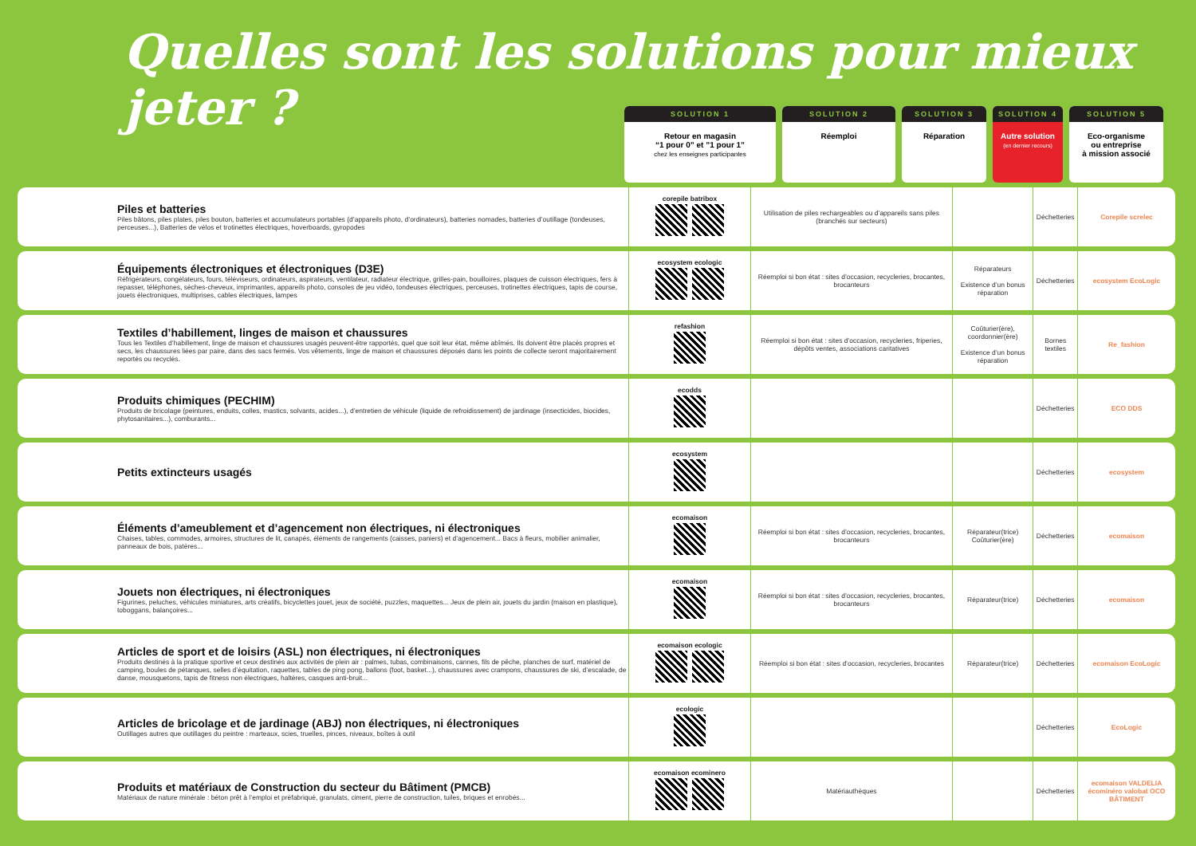Quelles sont les solutions pour mieux jeter ?
SOLUTION 1
Retour en magasin
“1 pour 0” et ”1 pour 1”
chez les enseignes participantes
SOLUTION 2
Réemploi
SOLUTION 3
Réparation
SOLUTION 4
Autre solution
(en dernier recours)
SOLUTION 5
Eco-organisme
ou entreprise
à mission associé
| Piles et batteries Piles bâtons, piles plates, piles bouton, batteries et accumulateurs portables (d’appareils photo, d’ordinateurs), batteries nomades, batteries d’outillage (tondeuses, perceuses...), Batteries de vélos et trotinettes électriques, hoverboards, gyropodes | corepile batribox | Utilisation de piles rechargeables ou d’appareils sans piles (branchés sur secteurs) | | Déchetteries | Corepile screlec |
| Équipements électroniques et électroniques (D3E) Réfrigérateurs, congélateurs, fours, téléviseurs, ordinateurs, aspirateurs, ventilateur, radiateur électrique, grilles-pain, bouilloires, plaques de cuisson électriques, fers à repasser, téléphones, sèches-cheveux, imprimantes, appareils photo, consoles de jeu vidéo, tondeuses électriques, perceuses, trotinettes électriques, tapis de course, jouets électroniques, multiprises, cables électriques, lampes | ecosystem ecologic | Réemploi si bon état : sites d’occasion, recycleries, brocantes, brocanteurs | Réparateurs Existence d’un bonus réparation | Déchetteries | ecosystem EcoLogic |
| Textiles d’habillement, linges de maison et chaussures Tous les Textiles d’habillement, linge de maison et chaussures usagés peuvent-être rapportés, quel que soit leur état, même abîmés. Ils doivent être placés propres et secs, les chaussures liées par paire, dans des sacs fermés. Vos vêtements, linge de maison et chaussures déposés dans les points de collecte seront majoritairement reportés ou recyclés. | refashion | Réemploi si bon état : sites d’occasion, recycleries, friperies, dépôts ventes, associations caritatives | Coûturier(ère), coordonnier(ère) Existence d’un bonus réparation | Bornes textiles | Re_fashion |
| Produits chimiques (PECHIM) Produits de bricolage (peintures, enduits, colles, mastics, solvants, acides...), d’entretien de véhicule (liquide de refroidissement) de jardinage (insecticides, biocides, phytosanitaires...), comburants... | ecodds | | | Déchetteries | ECO DDS |
| Petits extincteurs usagés | ecosystem | | | Déchetteries | ecosystem |
| Éléments d’ameublement et d’agencement non électriques, ni électroniques Chaises, tables, commodes, armoires, structures de lit, canapés, éléments de rangements (caisses, paniers) et d’agencement... Bacs à fleurs, mobilier animalier, panneaux de bois, patères... | ecomaison | Réemploi si bon état : sites d’occasion, recycleries, brocantes, brocanteurs | Réparateur(trice) Coûturier(ère) | Déchetteries | ecomaison |
| Jouets non électriques, ni électroniques Figurines, peluches, véhicules miniatures, arts créatifs, bicyclettes jouet, jeux de société, puzzles, maquettes... Jeux de plein air, jouets du jardin (maison en plastique), toboggans, balançoires... | ecomaison | Réemploi si bon état : sites d’occasion, recycleries, brocantes, brocanteurs | Réparateur(trice) | Déchetteries | ecomaison |
| Articles de sport et de loisirs (ASL) non électriques, ni électroniques Produits destinés à la pratique sportive et ceux destinés aux activités de plein air : palmes, tubas, combinaisons, cannes, fils de pêche, planches de surf, matériel de camping, boules de pétanques, selles d’équitation, raquettes, tables de ping pong, ballons (foot, basket...), chaussures avec crampons, chaussures de ski, d’escalade, de danse, mousquetons, tapis de fitness non électriques, haltères, casques anti-bruit... | ecomaison ecologic | Réemploi si bon état : sites d’occasion, recycleries, brocantes | Réparateur(trice) | Déchetteries | ecomaison EcoLogic |
| Articles de bricolage et de jardinage (ABJ) non électriques, ni électroniques Outillages autres que outillages du peintre : marteaux, scies, truelles, pinces, niveaux, boîtes à outil | ecologic | | | Déchetteries | EcoLogic |
| Produits et matériaux de Construction du secteur du Bâtiment (PMCB) Matériaux de nature minérale : béton prêt à l’emploi et préfabriqué, granulats, ciment, pierre de construction, tuiles, briques et enrobés... | ecomaison ecominero | Matériauthèques | | Déchetteries | ecomaison VALDELIA écominéro valobat OCO BÂTIMENT |